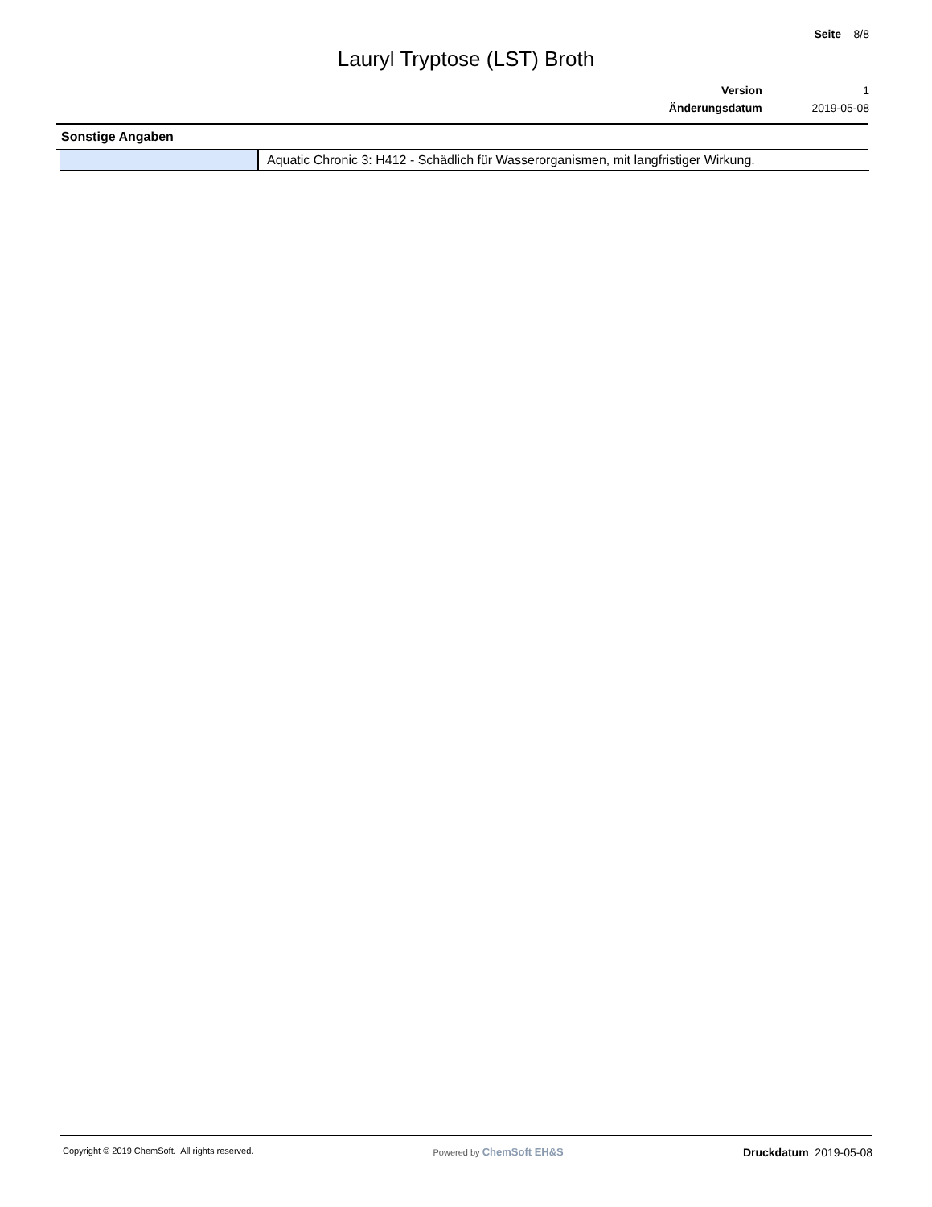Seite 8/8
Lauryl Tryptose (LST) Broth
| Version | 1 |
| Änderungsdatum | 2019-05-08 |
Sonstige Angaben
| | Aquatic Chronic 3: H412 - Schädlich für Wasserorganismen, mit langfristiger Wirkung. |
Copyright © 2019 ChemSoft. All rights reserved.
Powered by ChemSoft EH&S Druckdatum 2019-05-08